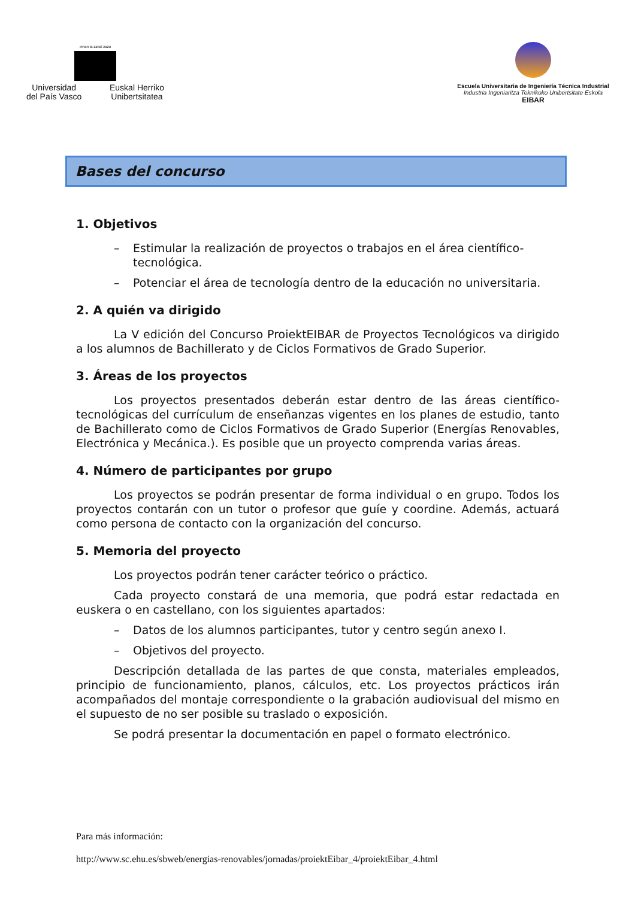eman ta zabal zazu
Universidad
del País Vasco
Euskal Herriko
Unibertsitatea
Escuela Universitaria de Ingeniería Técnica Industrial
Industria Ingeniaritza Teknikoko Unibertsitate Eskola
EIBAR
Bases del concurso
1. Objetivos
– Estimular la realización de proyectos o trabajos en el área científico-tecnológica.
– Potenciar el área de tecnología dentro de la educación no universitaria.
2. A quién va dirigido
La V edición del Concurso ProiektEIBAR de Proyectos Tecnológicos va dirigido a los alumnos de Bachillerato y de Ciclos Formativos de Grado Superior.
3. Áreas de los proyectos
Los proyectos presentados deberán estar dentro de las áreas científico-tecnológicas del currículum de enseñanzas vigentes en los planes de estudio, tanto de Bachillerato como de Ciclos Formativos de Grado Superior (Energías Renovables, Electrónica y Mecánica.). Es posible que un proyecto comprenda varias áreas.
4. Número de participantes por grupo
Los proyectos se podrán presentar de forma individual o en grupo. Todos los proyectos contarán con un tutor o profesor que guíe y coordine. Además, actuará como persona de contacto con la organización del concurso.
5. Memoria del proyecto
Los proyectos podrán tener carácter teórico o práctico.
Cada proyecto constará de una memoria, que podrá estar redactada en euskera o en castellano, con los siguientes apartados:
– Datos de los alumnos participantes, tutor y centro según anexo I.
– Objetivos del proyecto.
Descripción detallada de las partes de que consta, materiales empleados, principio de funcionamiento, planos, cálculos, etc. Los proyectos prácticos irán acompañados del montaje correspondiente o la grabación audiovisual del mismo en el supuesto de no ser posible su traslado o exposición.
Se podrá presentar la documentación en papel o formato electrónico.
Para más información:
http://www.sc.ehu.es/sbweb/energias-renovables/jornadas/proiektEibar_4/proiektEibar_4.html